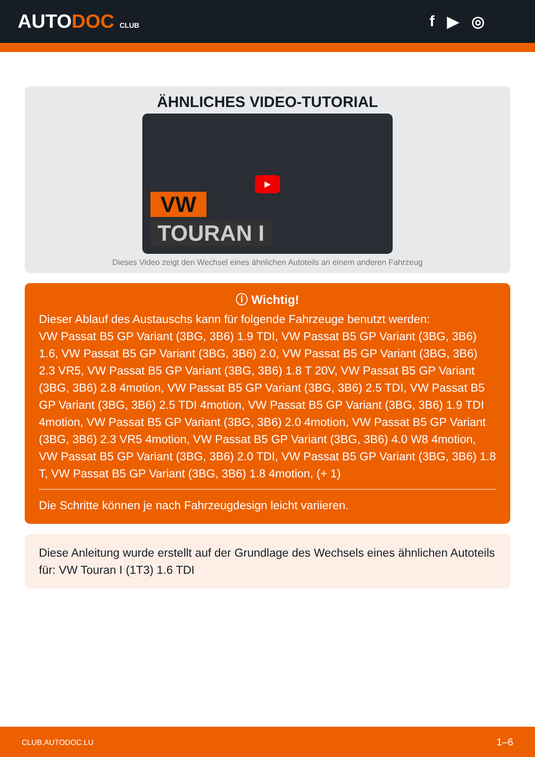AUTODOC CLUB
f ▶ ◎
ÄHNLICHES VIDEO-TUTORIAL
VW
TOURAN I
▶
Dieses Video zeigt den Wechsel eines ähnlichen Autoteils an einem anderen Fahrzeug
ⓘ Wichtig!
Dieser Ablauf des Austauschs kann für folgende Fahrzeuge benutzt werden:
VW Passat B5 GP Variant (3BG, 3B6) 1.9 TDI, VW Passat B5 GP Variant (3BG, 3B6) 1.6, VW Passat B5 GP Variant (3BG, 3B6) 2.0, VW Passat B5 GP Variant (3BG, 3B6) 2.3 VR5, VW Passat B5 GP Variant (3BG, 3B6) 1.8 T 20V, VW Passat B5 GP Variant (3BG, 3B6) 2.8 4motion, VW Passat B5 GP Variant (3BG, 3B6) 2.5 TDI, VW Passat B5 GP Variant (3BG, 3B6) 2.5 TDI 4motion, VW Passat B5 GP Variant (3BG, 3B6) 1.9 TDI 4motion, VW Passat B5 GP Variant (3BG, 3B6) 2.0 4motion, VW Passat B5 GP Variant (3BG, 3B6) 2.3 VR5 4motion, VW Passat B5 GP Variant (3BG, 3B6) 4.0 W8 4motion, VW Passat B5 GP Variant (3BG, 3B6) 2.0 TDI, VW Passat B5 GP Variant (3BG, 3B6) 1.8 T, VW Passat B5 GP Variant (3BG, 3B6) 1.8 4motion, (+ 1)
Die Schritte können je nach Fahrzeugdesign leicht variieren.
Diese Anleitung wurde erstellt auf der Grundlage des Wechsels eines ähnlichen Autoteils für: VW Touran I (1T3) 1.6 TDI
CLUB.AUTODOC.LU 1–6